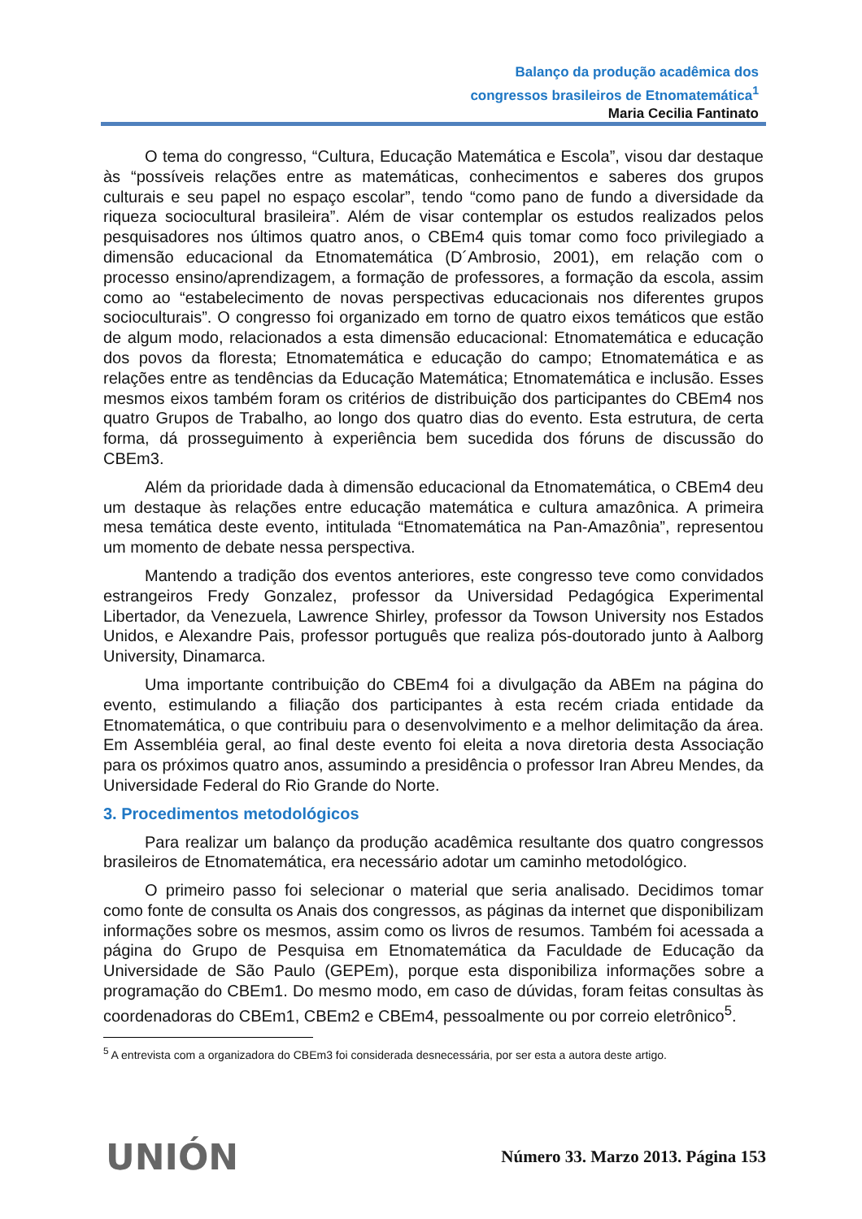Balanço da produção acadêmica dos
congressos brasileiros de Etnomatemática<sup>1</sup>
Maria Cecilia Fantinato
O tema do congresso, “Cultura, Educação Matemática e Escola”, visou dar destaque às “possíveis relações entre as matemáticas, conhecimentos e saberes dos grupos culturais e seu papel no espaço escolar”, tendo “como pano de fundo a diversidade da riqueza sociocultural brasileira”. Além de visar contemplar os estudos realizados pelos pesquisadores nos últimos quatro anos, o CBEm4 quis tomar como foco privilegiado a dimensão educacional da Etnomatemática (D´Ambrosio, 2001), em relação com o processo ensino/aprendizagem, a formação de professores, a formação da escola, assim como ao “estabelecimento de novas perspectivas educacionais nos diferentes grupos socioculturais”. O congresso foi organizado em torno de quatro eixos temáticos que estão de algum modo, relacionados a esta dimensão educacional: Etnomatemática e educação dos povos da floresta; Etnomatemática e educação do campo; Etnomatemática e as relações entre as tendências da Educação Matemática; Etnomatemática e inclusão. Esses mesmos eixos também foram os critérios de distribuição dos participantes do CBEm4 nos quatro Grupos de Trabalho, ao longo dos quatro dias do evento. Esta estrutura, de certa forma, dá prosseguimento à experiência bem sucedida dos fóruns de discussão do CBEm3.
Além da prioridade dada à dimensão educacional da Etnomatemática, o CBEm4 deu um destaque às relações entre educação matemática e cultura amazônica. A primeira mesa temática deste evento, intitulada “Etnomatemática na Pan-Amazônia”, representou um momento de debate nessa perspectiva.
Mantendo a tradição dos eventos anteriores, este congresso teve como convidados estrangeiros Fredy Gonzalez, professor da Universidad Pedagógica Experimental Libertador, da Venezuela, Lawrence Shirley, professor da Towson University nos Estados Unidos, e Alexandre Pais, professor português que realiza pós-doutorado junto à Aalborg University, Dinamarca.
Uma importante contribuição do CBEm4 foi a divulgação da ABEm na página do evento, estimulando a filiação dos participantes à esta recém criada entidade da Etnomatemática, o que contribuiu para o desenvolvimento e a melhor delimitação da área. Em Assembléia geral, ao final deste evento foi eleita a nova diretoria desta Associação para os próximos quatro anos, assumindo a presidência o professor Iran Abreu Mendes, da Universidade Federal do Rio Grande do Norte.
3. Procedimentos metodológicos
Para realizar um balanço da produção acadêmica resultante dos quatro congressos brasileiros de Etnomatemática, era necessário adotar um caminho metodológico.
O primeiro passo foi selecionar o material que seria analisado. Decidimos tomar como fonte de consulta os Anais dos congressos, as páginas da internet que disponibilizam informações sobre os mesmos, assim como os livros de resumos. Também foi acessada a página do Grupo de Pesquisa em Etnomatemática da Faculdade de Educação da Universidade de São Paulo (GEPEm), porque esta disponibiliza informações sobre a programação do CBEm1. Do mesmo modo, em caso de dúvidas, foram feitas consultas às coordenadoras do CBEm1, CBEm2 e CBEm4, pessoalmente ou por correio eletrônico<sup>5</sup>.
<sup>5</sup> A entrevista com a organizadora do CBEm3 foi considerada desnecessária, por ser esta a autora deste artigo.
UNIÓN Número 33. Marzo 2013. Página 153